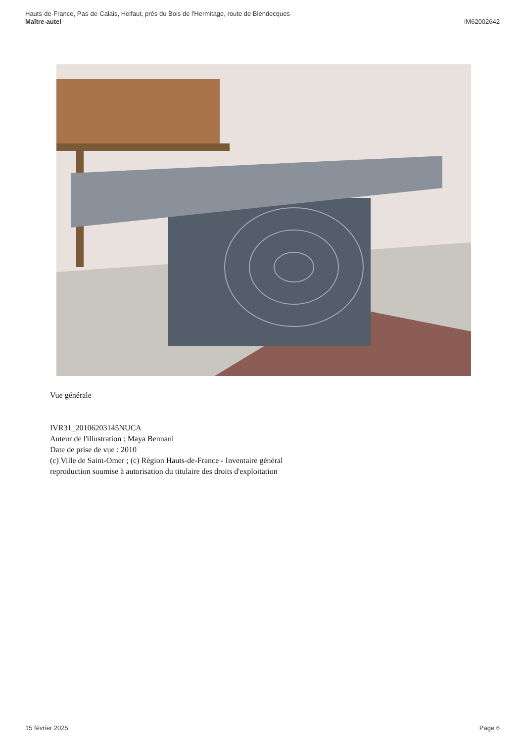Hauts-de-France, Pas-de-Calais, Helfaut, près du Bois de l'Hermitage, route de Blendecques
Maître-autel IM62002642
Vue générale
IVR31_20106203145NUCA
Auteur de l'illustration : Maya Bennani
Date de prise de vue : 2010
(c) Ville de Saint-Omer ; (c) Région Hauts-de-France - Inventaire général
reproduction soumise à autorisation du titulaire des droits d'exploitation
15 février 2025 Page 6